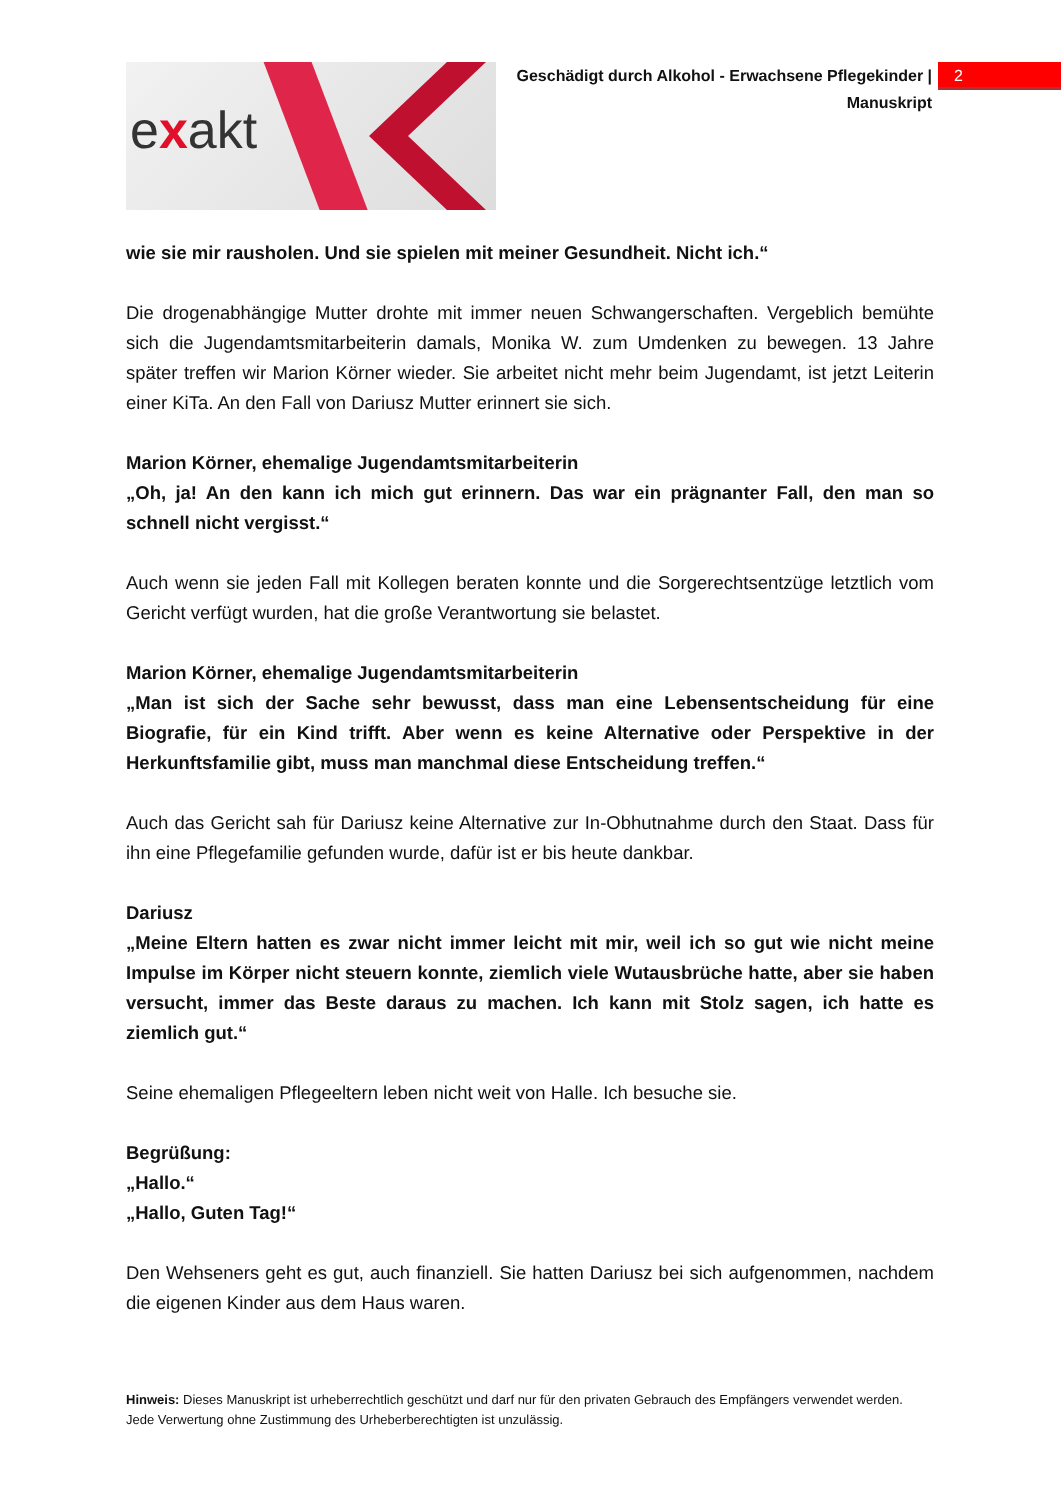exakt
Geschädigt durch Alkohol - Erwachsene Pflegekinder | Manuskript
2
wie sie mir rausholen. Und sie spielen mit meiner Gesundheit. Nicht ich.“
Die drogenabhängige Mutter drohte mit immer neuen Schwangerschaften. Vergeblich bemühte sich die Jugendamtsmitarbeiterin damals, Monika W. zum Umdenken zu bewegen. 13 Jahre später treffen wir Marion Körner wieder. Sie arbeitet nicht mehr beim Jugendamt, ist jetzt Leiterin einer KiTa. An den Fall von Dariusz Mutter erinnert sie sich.
Marion Körner, ehemalige Jugendamtsmitarbeiterin
„Oh, ja! An den kann ich mich gut erinnern. Das war ein prägnanter Fall, den man so schnell nicht vergisst.“
Auch wenn sie jeden Fall mit Kollegen beraten konnte und die Sorgerechtsentzüge letztlich vom Gericht verfügt wurden, hat die große Verantwortung sie belastet.
Marion Körner, ehemalige Jugendamtsmitarbeiterin
„Man ist sich der Sache sehr bewusst, dass man eine Lebensentscheidung für eine Biografie, für ein Kind trifft. Aber wenn es keine Alternative oder Perspektive in der Herkunftsfamilie gibt, muss man manchmal diese Entscheidung treffen.“
Auch das Gericht sah für Dariusz keine Alternative zur In-Obhutnahme durch den Staat. Dass für ihn eine Pflegefamilie gefunden wurde, dafür ist er bis heute dankbar.
Dariusz
„Meine Eltern hatten es zwar nicht immer leicht mit mir, weil ich so gut wie nicht meine Impulse im Körper nicht steuern konnte, ziemlich viele Wutausbrüche hatte, aber sie haben versucht, immer das Beste daraus zu machen. Ich kann mit Stolz sagen, ich hatte es ziemlich gut.“
Seine ehemaligen Pflegeeltern leben nicht weit von Halle. Ich besuche sie.
Begrüßung:
„Hallo.“
„Hallo, Guten Tag!“
Den Wehseners geht es gut, auch finanziell. Sie hatten Dariusz bei sich aufgenommen, nachdem die eigenen Kinder aus dem Haus waren.
Hinweis: Dieses Manuskript ist urheberrechtlich geschützt und darf nur für den privaten Gebrauch des Empfängers verwendet werden. Jede Verwertung ohne Zustimmung des Urheberberechtigten ist unzulässig.